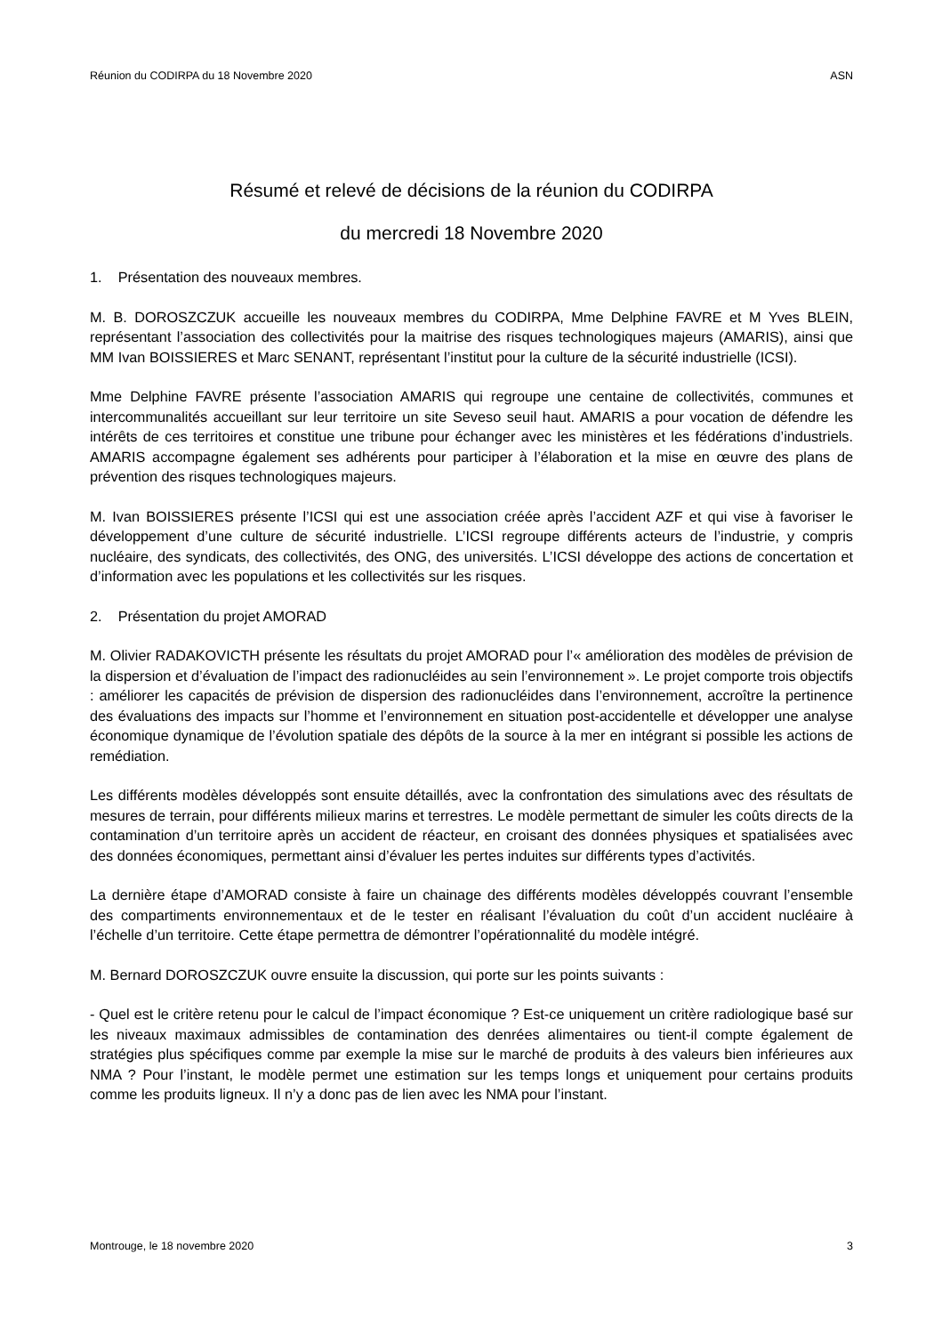Réunion du CODIRPA du 18 Novembre 2020 ASN
Résumé et relevé de décisions de la réunion du CODIRPA
du mercredi 18 Novembre 2020
1. Présentation des nouveaux membres.
M. B. DOROSZCZUK accueille les nouveaux membres du CODIRPA, Mme Delphine FAVRE et M Yves BLEIN, représentant l’association des collectivités pour la maitrise des risques technologiques majeurs (AMARIS), ainsi que MM Ivan BOISSIERES et Marc SENANT, représentant l’institut pour la culture de la sécurité industrielle (ICSI).
Mme Delphine FAVRE présente l’association AMARIS qui regroupe une centaine de collectivités, communes et intercommunalités accueillant sur leur territoire un site Seveso seuil haut. AMARIS a pour vocation de défendre les intérêts de ces territoires et constitue une tribune pour échanger avec les ministères et les fédérations d’industriels. AMARIS accompagne également ses adhérents pour participer à l’élaboration et la mise en œuvre des plans de prévention des risques technologiques majeurs.
M. Ivan BOISSIERES présente l’ICSI qui est une association créée après l’accident AZF et qui vise à favoriser le développement d’une culture de sécurité industrielle. L’ICSI regroupe différents acteurs de l’industrie, y compris nucléaire, des syndicats, des collectivités, des ONG, des universités. L’ICSI développe des actions de concertation et d’information avec les populations et les collectivités sur les risques.
2. Présentation du projet AMORAD
M. Olivier RADAKOVICTH présente les résultats du projet AMORAD pour l’« amélioration des modèles de prévision de la dispersion et d’évaluation de l’impact des radionucléides au sein l’environnement ». Le projet comporte trois objectifs : améliorer les capacités de prévision de dispersion des radionucléides dans l’environnement, accroître la pertinence des évaluations des impacts sur l’homme et l’environnement en situation post-accidentelle et développer une analyse économique dynamique de l’évolution spatiale des dépôts de la source à la mer en intégrant si possible les actions de remédiation.
Les différents modèles développés sont ensuite détaillés, avec la confrontation des simulations avec des résultats de mesures de terrain, pour différents milieux marins et terrestres. Le modèle permettant de simuler les coûts directs de la contamination d’un territoire après un accident de réacteur, en croisant des données physiques et spatialisées avec des données économiques, permettant ainsi d’évaluer les pertes induites sur différents types d’activités.
La dernière étape d’AMORAD consiste à faire un chainage des différents modèles développés couvrant l’ensemble des compartiments environnementaux et de le tester en réalisant l’évaluation du coût d’un accident nucléaire à l’échelle d’un territoire. Cette étape permettra de démontrer l’opérationnalité du modèle intégré.
M. Bernard DOROSZCZUK ouvre ensuite la discussion, qui porte sur les points suivants :
- Quel est le critère retenu pour le calcul de l’impact économique ? Est-ce uniquement un critère radiologique basé sur les niveaux maximaux admissibles de contamination des denrées alimentaires ou tient-il compte également de stratégies plus spécifiques comme par exemple la mise sur le marché de produits à des valeurs bien inférieures aux NMA ? Pour l’instant, le modèle permet une estimation sur les temps longs et uniquement pour certains produits comme les produits ligneux. Il n’y a donc pas de lien avec les NMA pour l’instant.
Montrouge, le 18 novembre 2020 3